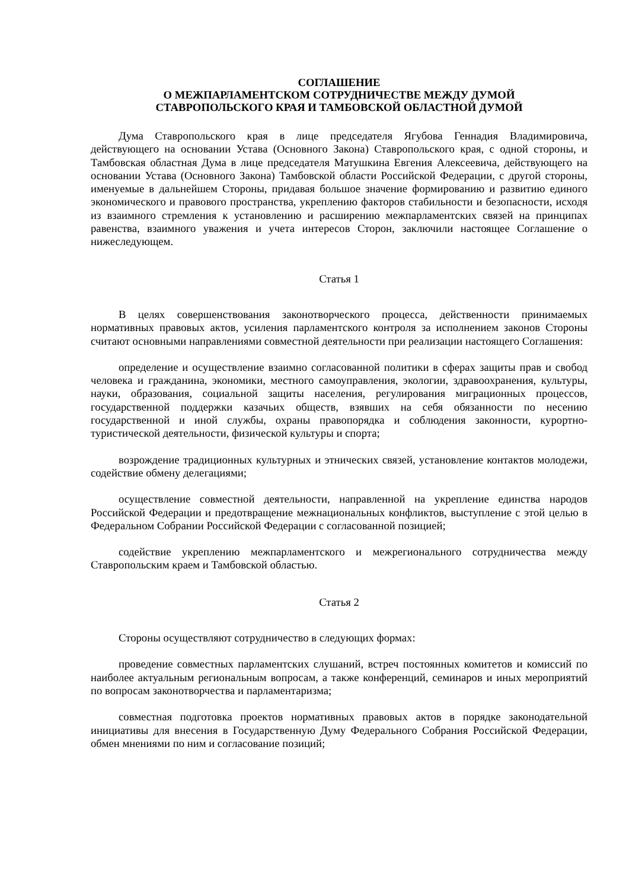СОГЛАШЕНИЕ
О МЕЖПАРЛАМЕНТСКОМ СОТРУДНИЧЕСТВЕ МЕЖДУ ДУМОЙ
СТАВРОПОЛЬСКОГО КРАЯ И ТАМБОВСКОЙ ОБЛАСТНОЙ ДУМОЙ
Дума Ставропольского края в лице председателя Ягубова Геннадия Владимировича, действующего на основании Устава (Основного Закона) Ставропольского края, с одной стороны, и Тамбовская областная Дума в лице председателя Матушкина Евгения Алексеевича, действующего на основании Устава (Основного Закона) Тамбовской области Российской Федерации, с другой стороны, именуемые в дальнейшем Стороны, придавая большое значение формированию и развитию единого экономического и правового пространства, укреплению факторов стабильности и безопасности, исходя из взаимного стремления к установлению и расширению межпарламентских связей на принципах равенства, взаимного уважения и учета интересов Сторон, заключили настоящее Соглашение о нижеследующем.
Статья 1
В целях совершенствования законотворческого процесса, действенности принимаемых нормативных правовых актов, усиления парламентского контроля за исполнением законов Стороны считают основными направлениями совместной деятельности при реализации настоящего Соглашения:
определение и осуществление взаимно согласованной политики в сферах защиты прав и свобод человека и гражданина, экономики, местного самоуправления, экологии, здравоохранения, культуры, науки, образования, социальной защиты населения, регулирования миграционных процессов, государственной поддержки казачьих обществ, взявших на себя обязанности по несению государственной и иной службы, охраны правопорядка и соблюдения законности, курортно-туристической деятельности, физической культуры и спорта;
возрождение традиционных культурных и этнических связей, установление контактов молодежи, содействие обмену делегациями;
осуществление совместной деятельности, направленной на укрепление единства народов Российской Федерации и предотвращение межнациональных конфликтов, выступление с этой целью в Федеральном Собрании Российской Федерации с согласованной позицией;
содействие укреплению межпарламентского и межрегионального сотрудничества между Ставропольским краем и Тамбовской областью.
Статья 2
Стороны осуществляют сотрудничество в следующих формах:
проведение совместных парламентских слушаний, встреч постоянных комитетов и комиссий по наиболее актуальным региональным вопросам, а также конференций, семинаров и иных мероприятий по вопросам законотворчества и парламентаризма;
совместная подготовка проектов нормативных правовых актов в порядке законодательной инициативы для внесения в Государственную Думу Федерального Собрания Российской Федерации, обмен мнениями по ним и согласование позиций;